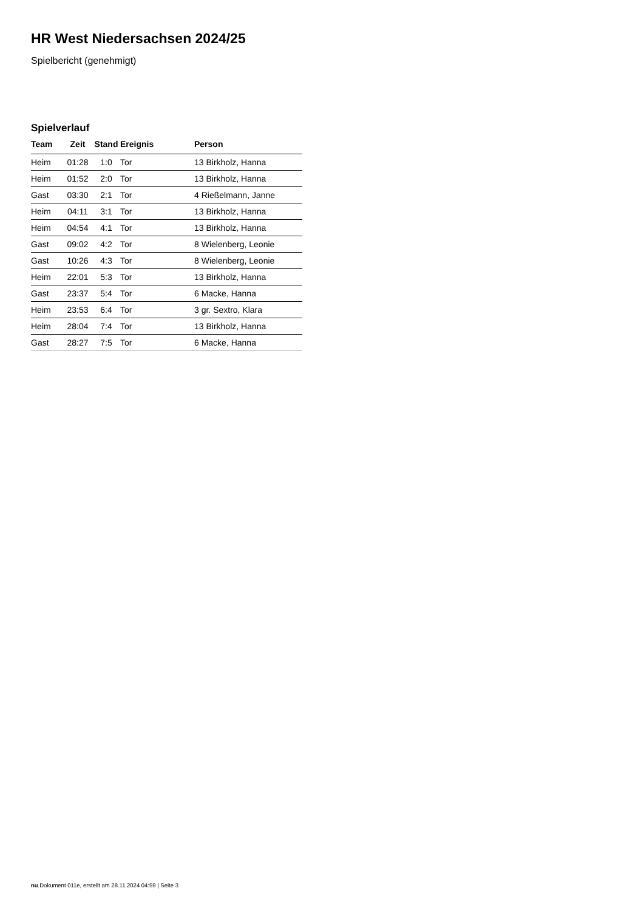HR West Niedersachsen 2024/25
Spielbericht (genehmigt)
Spielverlauf
| Team | Zeit | Stand | Ereignis | Person |
| --- | --- | --- | --- | --- |
| Heim | 01:28 | 1:0 | Tor | 13 Birkholz, Hanna |
| Heim | 01:52 | 2:0 | Tor | 13 Birkholz, Hanna |
| Gast | 03:30 | 2:1 | Tor | 4 Rießelmann, Janne |
| Heim | 04:11 | 3:1 | Tor | 13 Birkholz, Hanna |
| Heim | 04:54 | 4:1 | Tor | 13 Birkholz, Hanna |
| Gast | 09:02 | 4:2 | Tor | 8 Wielenberg, Leonie |
| Gast | 10:26 | 4:3 | Tor | 8 Wielenberg, Leonie |
| Heim | 22:01 | 5:3 | Tor | 13 Birkholz, Hanna |
| Gast | 23:37 | 5:4 | Tor | 6 Macke, Hanna |
| Heim | 23:53 | 6:4 | Tor | 3 gr. Sextro, Klara |
| Heim | 28:04 | 7:4 | Tor | 13 Birkholz, Hanna |
| Gast | 28:27 | 7:5 | Tor | 6 Macke, Hanna |
nu.Dokument 011e, erstellt am 28.11.2024 04:59 | Seite 3